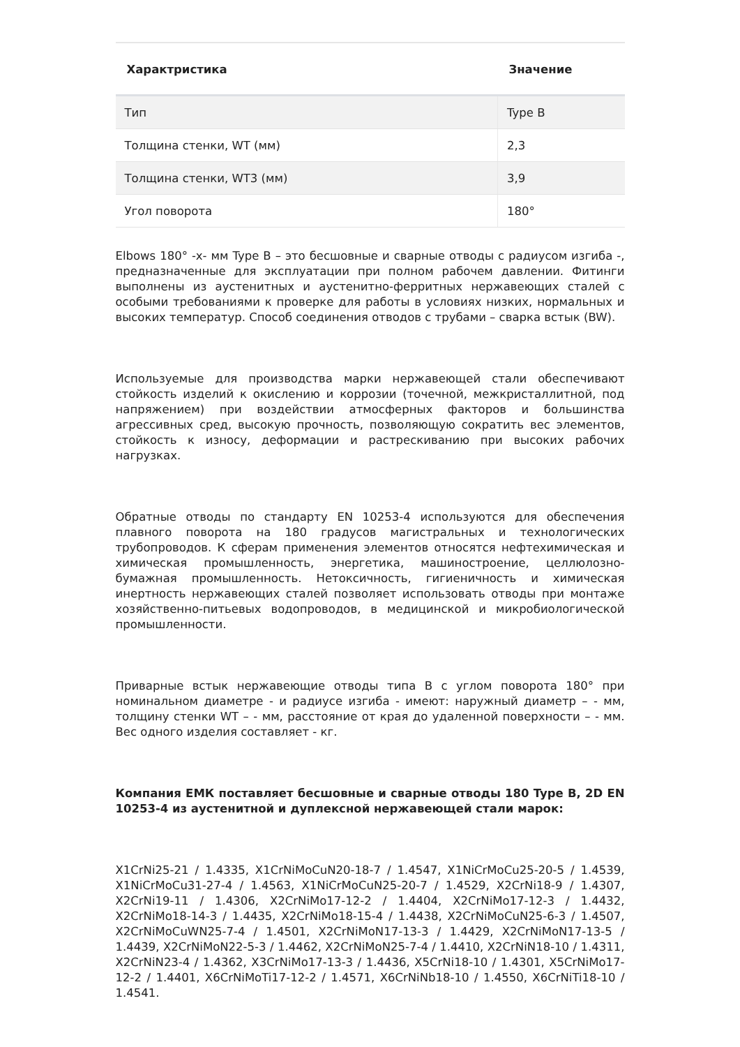| Характристика | Значение |
| --- | --- |
| Тип | Type B |
| Толщина стенки, WT (мм) | 2,3 |
| Толщина стенки, WT3 (мм) | 3,9 |
| Угол поворота | 180° |
Elbows 180° -x- мм Type B – это бесшовные и сварные отводы с радиусом изгиба -, предназначенные для эксплуатации при полном рабочем давлении. Фитинги выполнены из аустенитных и аустенитно-ферритных нержавеющих сталей с особыми требованиями к проверке для работы в условиях низких, нормальных и высоких температур. Способ соединения отводов с трубами – сварка встык (BW).
Используемые для производства марки нержавеющей стали обеспечивают стойкость изделий к окислению и коррозии (точечной, межкристаллитной, под напряжением) при воздействии атмосферных факторов и большинства агрессивных сред, высокую прочность, позволяющую сократить вес элементов, стойкость к износу, деформации и растрескиванию при высоких рабочих нагрузках.
Обратные отводы по стандарту EN 10253-4 используются для обеспечения плавного поворота на 180 градусов магистральных и технологических трубопроводов. К сферам применения элементов относятся нефтехимическая и химическая промышленность, энергетика, машиностроение, целлюлозно-бумажная промышленность. Нетоксичность, гигиеничность и химическая инертность нержавеющих сталей позволяет использовать отводы при монтаже хозяйственно-питьевых водопроводов, в медицинской и микробиологической промышленности.
Приварные встык нержавеющие отводы типа B с углом поворота 180° при номинальном диаметре - и радиусе изгиба - имеют: наружный диаметр – - мм, толщину стенки WT – - мм, расстояние от края до удаленной поверхности – - мм. Вес одного изделия составляет - кг.
Компания ЕМК поставляет бесшовные и сварные отводы 180 Type B, 2D EN 10253-4 из аустенитной и дуплексной нержавеющей стали марок:
X1CrNi25-21 / 1.4335, X1CrNiMoCuN20-18-7 / 1.4547, X1NiCrMoCu25-20-5 / 1.4539, X1NiCrMoCu31-27-4 / 1.4563, X1NiCrMoCuN25-20-7 / 1.4529, X2CrNi18-9 / 1.4307, X2CrNi19-11 / 1.4306, X2CrNiMo17-12-2 / 1.4404, X2CrNiMo17-12-3 / 1.4432, X2CrNiMo18-14-3 / 1.4435, X2CrNiMo18-15-4 / 1.4438, X2CrNiMoCuN25-6-3 / 1.4507, X2CrNiMoCuWN25-7-4 / 1.4501, X2CrNiMoN17-13-3 / 1.4429, X2CrNiMoN17-13-5 / 1.4439, X2CrNiMoN22-5-3 / 1.4462, X2CrNiMoN25-7-4 / 1.4410, X2CrNiN18-10 / 1.4311, X2CrNiN23-4 / 1.4362, X3CrNiMo17-13-3 / 1.4436, X5CrNi18-10 / 1.4301, X5CrNiMo17-12-2 / 1.4401, X6CrNiMoTi17-12-2 / 1.4571, X6CrNiNb18-10 / 1.4550, X6CrNiTi18-10 / 1.4541.